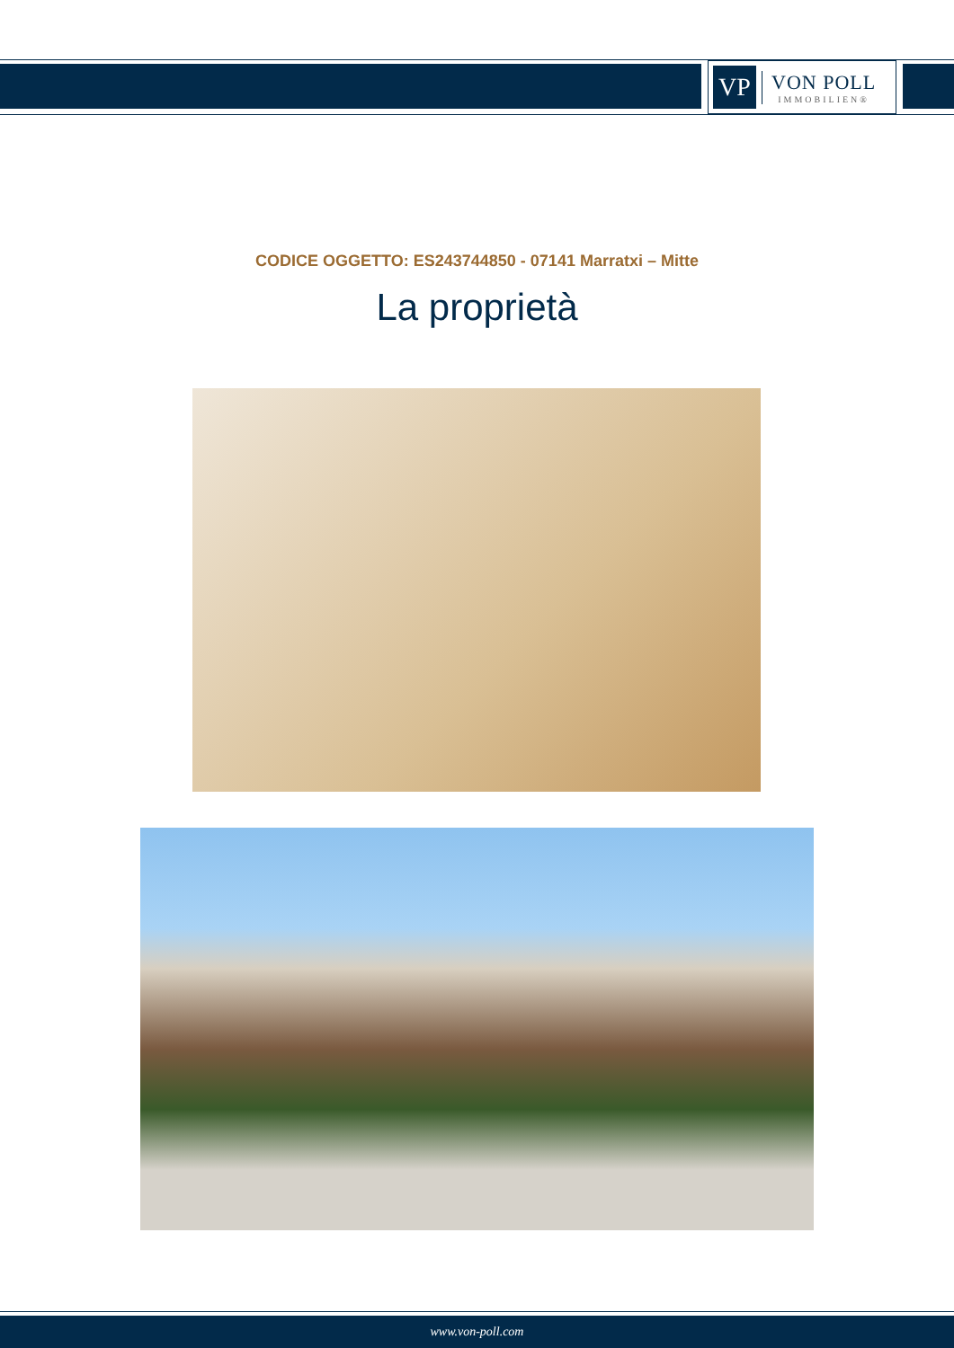VP
VON POLL
IMMOBILIEN®
CODICE OGGETTO: ES243744850 - 07141 Marratxi – Mitte
La proprietà
www.von-poll.com